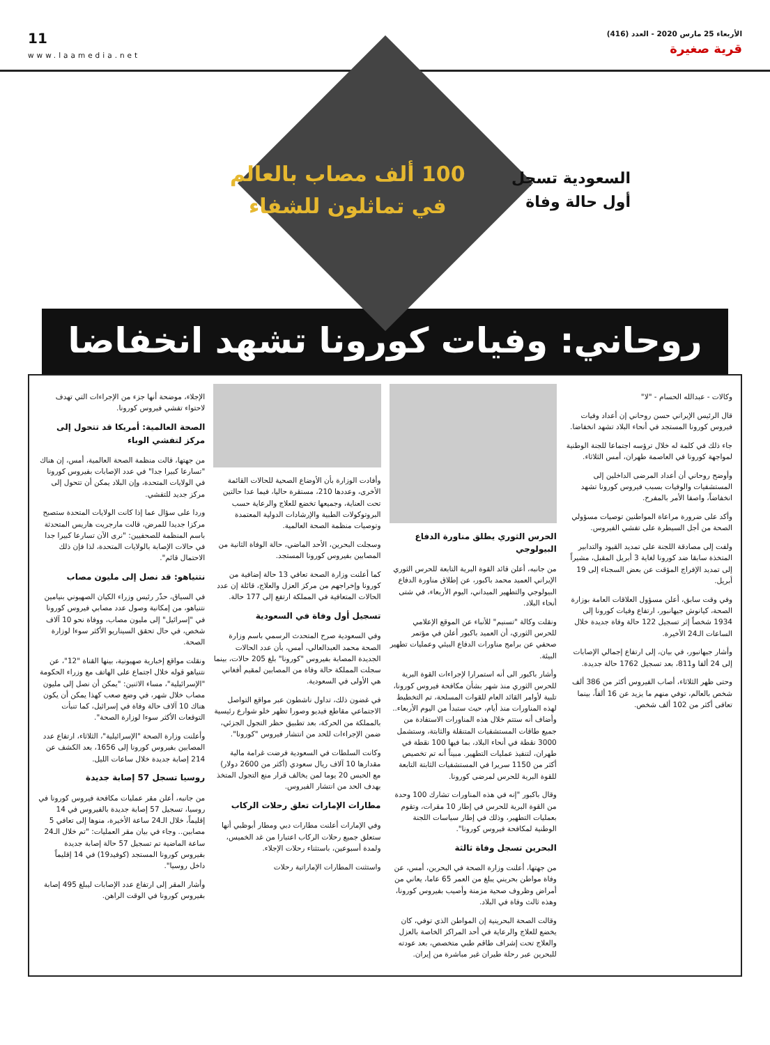الأربعاء 25 مارس 2020 - العدد (416)
قرية صغيرة
11
www.laamedia.net
السعودية تسجل أول حالة وفاة
100 ألف مصاب بالعالم في تماثلون للشفاء
روحاني: وفيات كورونا تشهد انخفاضا
وكالات - عبدالله الحسام - "لا"
قال الرئيس الإيراني حسن روحاني إن أعداد وفيات فيروس كورونا المستجد في أنحاء البلاد تشهد انخفاضا.
جاء ذلك في كلمة له خلال ترؤسه اجتماعا للجنة الوطنية لمواجهة كورونا في العاصمة طهران، أمس الثلاثاء.
وأوضح روحاني أن أعداد المرضى الداخلين إلى المستشفيات والوفيات بسبب فيروس كورونا تشهد انخفاضاً، واصفا الأمر بالمفرح.
وأكد على ضرورة مراعاة المواطنين توصيات مسؤولي الصحة من أجل السيطرة على تفشي الفيروس.
ولفت إلى مصادقة اللجنة على تمديد القيود والتدابير المتخذة سابقا ضد كورونا لغاية 3 أبريل المقبل، مشيراً إلى تمديد الإفراج المؤقت عن بعض السجناء إلى 19 أبريل.
وفي وقت سابق، أعلن مسؤول العلاقات العامة بوزارة الصحة، كيانوش جيهانبور، ارتفاع وفيات كورونا إلى 1934 شخصاً إثر تسجيل 122 حالة وفاة جديدة خلال الساعات الـ24 الأخيرة.
وأشار جيهانبور، في بيان، إلى ارتفاع إجمالي الإصابات إلى 24 ألفا و811، بعد تسجيل 1762 حالة جديدة.
وحتى ظهر الثلاثاء، أصاب الفيروس أكثر من 386 ألف شخص بالعالم، توفي منهم ما يزيد عن 16 ألفاً، بينما تعافى أكثر من 102 ألف شخص.
الحرس الثوري يطلق مناورة الدفاع البيولوجي
من جانبه، أعلن قائد القوة البرية التابعة للحرس الثوري الإيراني العميد محمد باكبور، عن إطلاق مناورة الدفاع البيولوجي والتطهير الميداني، اليوم الأربعاء، في شتى أنحاء البلاد.
ونقلت وكالة "تسنيم" للأنباء عن الموقع الإعلامي للحرس الثوري، أن العميد باكبور أعلن في مؤتمر صحفي عن برامج مناورات الدفاع البيئي وعمليات تطهير البيئة.
وأشار باكبور الى أنه استمرارا لإجراءات القوة البرية للحرس الثوري منذ شهر بشأن مكافحة فيروس كورونا، تلبية لأوامر القائد العام للقوات المسلحة، تم التخطيط لهذه المناورات منذ أيام، حيث ستبدأ من اليوم الأربعاء.. وأضاف أنه ستتم خلال هذه المناورات الاستفادة من جميع طاقات المستشفيات المتنقلة والثابتة، وستشمل 3000 نقطة في أنحاء البلاد، بما فيها 100 نقطة في طهران، لتنفيذ عمليات التطهير. مبيناً أنه تم تخصيص أكثر من 1150 سريرا في المستشفيات الثابتة التابعة للقوة البرية للحرس لمرضى كورونا.
وقال باكبور "إنه في هذه المناورات تشارك 100 وحدة من القوة البرية للحرس في إطار 10 مقرات، وتقوم بعمليات التطهير، وذلك في إطار سياسات اللجنة الوطنية لمكافحة فيروس كورونا".
البحرين تسجل وفاة ثالثة
من جهتها، أعلنت وزارة الصحة في البحرين، أمس، عن وفاة مواطن بحريني يبلغ من العمر 65 عاما، يعاني من أمراض وظروف صحية مزمنة وأصيب بفيروس كورونا، وهذه ثالث وفاة في البلاد.
وقالت الصحة البحرينية إن المواطن الذي توفي، كان يخضع للعلاج والرعاية في أحد المراكز الخاصة بالعزل والعلاج تحت إشراف طاقم طبي متخصص، بعد عودته للبحرين عبر رحلة طيران غير مباشرة من إيران.
وأفادت الوزارة بأن الأوضاع الصحية للحالات القائمة الأخرى، وعددها 210، مستقرة حاليا، فيما عدا حالتين تحت العناية، وجميعها تخضع للعلاج والرعاية حسب البروتوكولات الطبية والإرشادات الدولية المعتمدة وتوصيات منظمة الصحة العالمية.
وسجلت البحرين، الأحد الماضي، حالة الوفاة الثانية من المصابين بفيروس كورونا المستجد.
كما أعلنت وزارة الصحة تعافي 13 حالة إضافية من كورونا وإخراجهم من مركز العزل والعلاج، قائلة إن عدد الحالات المتعافية في المملكة ارتفع إلى 177 حالة.
تسجيل أول وفاة في السعودية
وفي السعودية صرح المتحدث الرسمي باسم وزارة الصحة محمد العبدالعالي، أمس، بأن عدد الحالات الجديدة المصابة بفيروس "كورونا" بلغ 205 حالات، بينما سجلت المملكة حالة وفاة من المصابين لمقيم أفغاني هي الأولى في السعودية.
في غضون ذلك، تداول ناشطون عبر مواقع التواصل الاجتماعي مقاطع فيديو وصورا تظهر خلو شوارع رئيسية بالمملكة من الحركة، بعد تطبيق حظر التجول الجزئي، ضمن الإجراءات للحد من انتشار فيروس "كورونا".
وكانت السلطات في السعودية فرضت غرامة مالية مقدارها 10 آلاف ريال سعودي (أكثر من 2600 دولار) مع الحبس 20 يوما لمن يخالف قرار منع التجول المتخذ بهدف الحد من انتشار الفيروس.
مطارات الإمارات تعلق رحلات الركاب
وفي الإمارات أعلنت مطارات دبي ومطار أبوظبي أنها ستعلق جميع رحلات الركاب اعتبارا من غد الخميس، ولمدة أسبوعين، باستثناء رحلات الإجلاء.
واستثنت المطارات الإماراتية رحلات
الإجلاء، موضحة أنها جزء من الإجراءات التي تهدف لاحتواء تفشي فيروس كورونا.
الصحة العالمية: أمريكا قد تتحول إلى مركز لتفشي الوباء
من جهتها، قالت منظمة الصحة العالمية، أمس، إن هناك "تسارعا كبيرا جدا" في عدد الإصابات بفيروس كورونا في الولايات المتحدة، وإن البلاد يمكن أن تتحول إلى مركز جديد للتفشي.
وردا على سؤال عما إذا كانت الولايات المتحدة ستصبح مركزا جديدا للمرض، قالت مارجريت هاريس المتحدثة باسم المنظمة للصحفيين: "نرى الآن تسارعا كبيرا جدا في حالات الإصابة بالولايات المتحدة، لذا فإن ذلك الاحتمال قائم".
نتنياهو: قد نصل إلى مليون مصاب
في السياق، حذّر رئيس وزراء الكيان الصهيوني بنيامين نتنياهو، من إمكانية وصول عدد مصابي فيروس كورونا في "إسرائيل" إلى مليون مصاب، ووفاة نحو 10 آلاف شخص، في حال تحقق السيناريو الأكثر سوءا لوزارة الصحة.
ونقلت مواقع إخبارية صهيونية، بينها القناة "12"، عن نتنياهو قوله خلال اجتماع على الهاتف مع وزراء الحكومة "الإسرائيلية"، مساء الاثنين: "يمكن أن نصل إلى مليون مصاب خلال شهر، في وضع صعب كهذا يمكن أن يكون هناك 10 آلاف حالة وفاة في إسرائيل، كما تنبأت التوقعات الأكثر سوءا لوزارة الصحة".
وأعلنت وزارة الصحة "الإسرائيلية"، الثلاثاء، ارتفاع عدد المصابين بفيروس كورونا إلى 1656، بعد الكشف عن 214 إصابة جديدة خلال ساعات الليل.
روسيا تسجل 57 إصابة جديدة
من جانبه، أعلن مقر عمليات مكافحة فيروس كورونا في روسيا، تسجيل 57 إصابة جديدة بالفيروس في 14 إقليماً، خلال الـ24 ساعة الأخيرة، منوها إلى تعافي 5 مصابين.. وجاء في بيان مقر العمليات: "تم خلال الـ24 ساعة الماضية تم تسجيل 57 حالة إصابة جديدة بفيروس كورونا المستجد (كوفيد19) في 14 إقليماً داخل روسيا".
وأشار المقر إلى ارتفاع عدد الإصابات ليبلغ 495 إصابة بفيروس كورونا في الوقت الراهن.